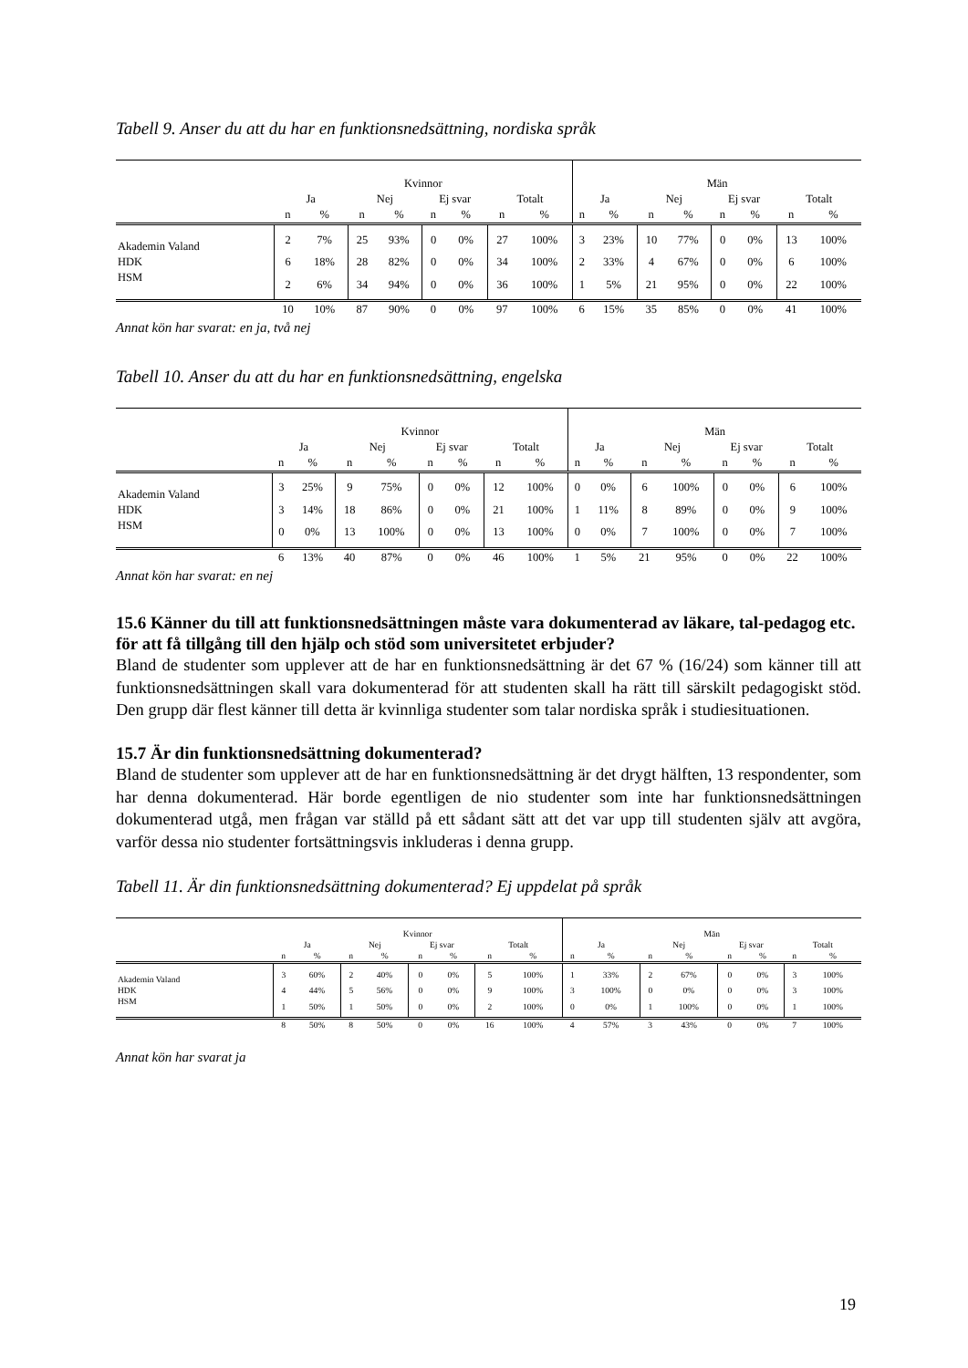Tabell 9. Anser du att du har en funktionsnedsättning, nordiska språk
| | Kvinnor | | | | | | | | Män | | | | | | | |
| --- | --- | --- | --- | --- | --- | --- | --- | --- | --- | --- | --- | --- | --- | --- | --- | --- |
| | Ja | | Nej | | Ej svar | | Totalt | | Ja | | Nej | | Ej svar | | Totalt | |
| | n | % | n | % | n | % | n | % | n | % | n | % | n | % | n | % |
| Akademin Valand | 2 | 7% | 25 | 93% | 0 | 0% | 27 | 100% | 3 | 23% | 10 | 77% | 0 | 0% | 13 | 100% |
| HDK | 6 | 18% | 28 | 82% | 0 | 0% | 34 | 100% | 2 | 33% | 4 | 67% | 0 | 0% | 6 | 100% |
| HSM | 2 | 6% | 34 | 94% | 0 | 0% | 36 | 100% | 1 | 5% | 21 | 95% | 0 | 0% | 22 | 100% |
| | 10 | 10% | 87 | 90% | 0 | 0% | 97 | 100% | 6 | 15% | 35 | 85% | 0 | 0% | 41 | 100% |
Annat kön har svarat: en ja, två nej
Tabell 10. Anser du att du har en funktionsnedsättning, engelska
| | Kvinnor | | | | | | | | Män | | | | | | | |
| --- | --- | --- | --- | --- | --- | --- | --- | --- | --- | --- | --- | --- | --- | --- | --- | --- |
| | Ja | | Nej | | Ej svar | | Totalt | | Ja | | Nej | | Ej svar | | Totalt | |
| | n | % | n | % | n | % | n | % | n | % | n | % | n | % | n | % |
| Akademin Valand | 3 | 25% | 9 | 75% | 0 | 0% | 12 | 100% | 0 | 0% | 6 | 100% | 0 | 0% | 6 | 100% |
| HDK | 3 | 14% | 18 | 86% | 0 | 0% | 21 | 100% | 1 | 11% | 8 | 89% | 0 | 0% | 9 | 100% |
| HSM | 0 | 0% | 13 | 100% | 0 | 0% | 13 | 100% | 0 | 0% | 7 | 100% | 0 | 0% | 7 | 100% |
| | 6 | 13% | 40 | 87% | 0 | 0% | 46 | 100% | 1 | 5% | 21 | 95% | 0 | 0% | 22 | 100% |
Annat kön har svarat: en nej
15.6 Känner du till att funktionsnedsättningen måste vara dokumenterad av läkare, tal-pedagog etc. för att få tillgång till den hjälp och stöd som universitetet erbjuder?
Bland de studenter som upplever att de har en funktionsnedsättning är det 67 % (16/24) som känner till att funktionsnedsättningen skall vara dokumenterad för att studenten skall ha rätt till särskilt pedagogiskt stöd. Den grupp där flest känner till detta är kvinnliga studenter som talar nordiska språk i studiesituationen.
15.7 Är din funktionsnedsättning dokumenterad?
Bland de studenter som upplever att de har en funktionsnedsättning är det drygt hälften, 13 respondenter, som har denna dokumenterad. Här borde egentligen de nio studenter som inte har funktionsnedsättningen dokumenterad utgå, men frågan var ställd på ett sådant sätt att det var upp till studenten själv att avgöra, varför dessa nio studenter fortsättningsvis inkluderas i denna grupp.
Tabell 11. Är din funktionsnedsättning dokumenterad? Ej uppdelat på språk
| | Kvinnor | | | | | | | | Män | | | | | | | |
| --- | --- | --- | --- | --- | --- | --- | --- | --- | --- | --- | --- | --- | --- | --- | --- | --- |
| | Ja | | Nej | | Ej svar | | Totalt | | Ja | | Nej | | Ej svar | | Totalt | |
| | n | % | n | % | n | % | n | % | n | % | n | % | n | % | n | % |
| Akademin Valand | 3 | 60% | 2 | 40% | 0 | 0% | 5 | 100% | 1 | 33% | 2 | 67% | 0 | 0% | 3 | 100% |
| HDK | 4 | 44% | 5 | 56% | 0 | 0% | 9 | 100% | 3 | 100% | 0 | 0% | 0 | 0% | 3 | 100% |
| HSM | 1 | 50% | 1 | 50% | 0 | 0% | 2 | 100% | 0 | 0% | 1 | 100% | 0 | 0% | 1 | 100% |
| | 8 | 50% | 8 | 50% | 0 | 0% | 16 | 100% | 4 | 57% | 3 | 43% | 0 | 0% | 7 | 100% |
Annat kön har svarat ja
19